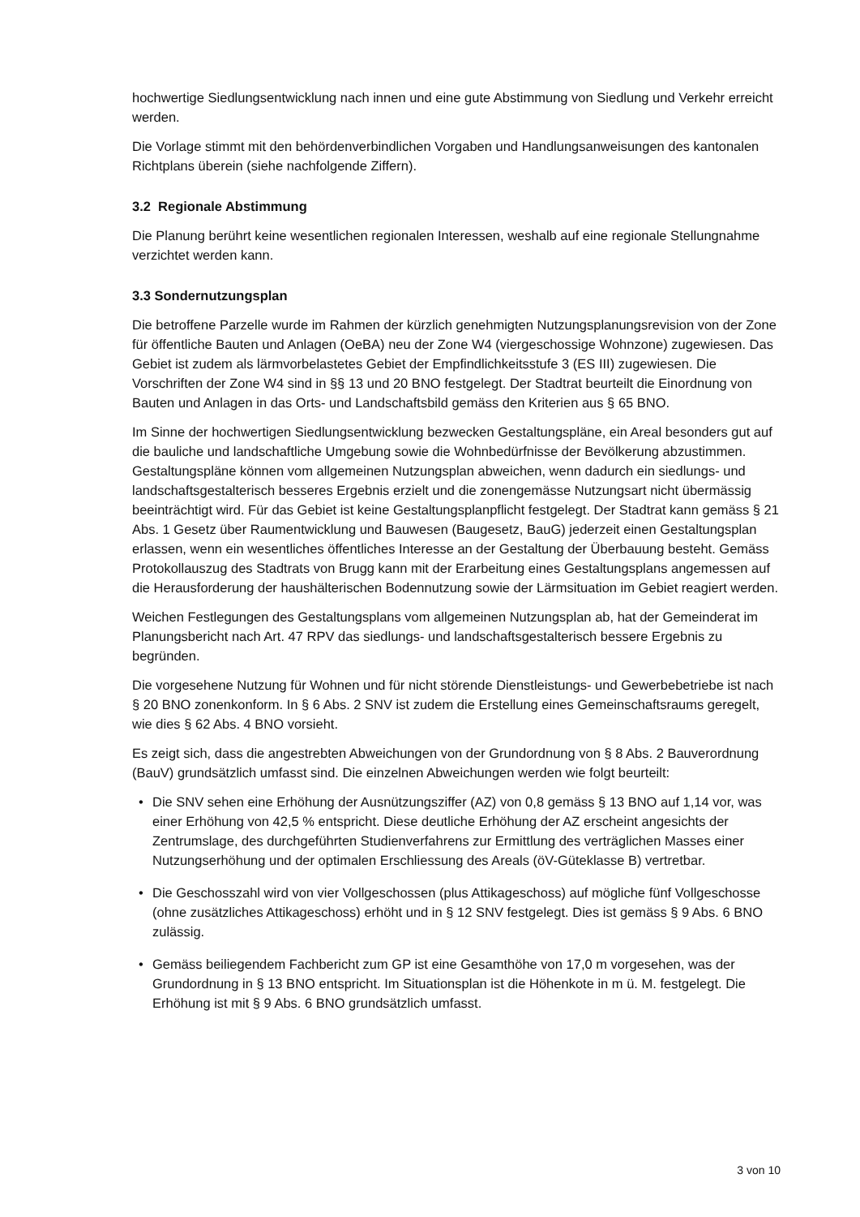hochwertige Siedlungsentwicklung nach innen und eine gute Abstimmung von Siedlung und Verkehr erreicht werden.
Die Vorlage stimmt mit den behördenverbindlichen Vorgaben und Handlungsanweisungen des kantonalen Richtplans überein (siehe nachfolgende Ziffern).
3.2 Regionale Abstimmung
Die Planung berührt keine wesentlichen regionalen Interessen, weshalb auf eine regionale Stellungnahme verzichtet werden kann.
3.3 Sondernutzungsplan
Die betroffene Parzelle wurde im Rahmen der kürzlich genehmigten Nutzungsplanungsrevision von der Zone für öffentliche Bauten und Anlagen (OeBA) neu der Zone W4 (viergeschossige Wohnzone) zugewiesen. Das Gebiet ist zudem als lärmvorbelastetes Gebiet der Empfindlichkeitsstufe 3 (ES III) zugewiesen. Die Vorschriften der Zone W4 sind in §§ 13 und 20 BNO festgelegt. Der Stadtrat beurteilt die Einordnung von Bauten und Anlagen in das Orts- und Landschaftsbild gemäss den Kriterien aus § 65 BNO.
Im Sinne der hochwertigen Siedlungsentwicklung bezwecken Gestaltungspläne, ein Areal besonders gut auf die bauliche und landschaftliche Umgebung sowie die Wohnbedürfnisse der Bevölkerung abzustimmen. Gestaltungspläne können vom allgemeinen Nutzungsplan abweichen, wenn dadurch ein siedlungs- und landschaftsgestalterisch besseres Ergebnis erzielt und die zonengemässe Nutzungsart nicht übermässig beeinträchtigt wird. Für das Gebiet ist keine Gestaltungsplanpflicht festgelegt. Der Stadtrat kann gemäss § 21 Abs. 1 Gesetz über Raumentwicklung und Bauwesen (Baugesetz, BauG) jederzeit einen Gestaltungsplan erlassen, wenn ein wesentliches öffentliches Interesse an der Gestaltung der Überbauung besteht. Gemäss Protokollauszug des Stadtrats von Brugg kann mit der Erarbeitung eines Gestaltungsplans angemessen auf die Herausforderung der haushälterischen Bodennutzung sowie der Lärmsituation im Gebiet reagiert werden.
Weichen Festlegungen des Gestaltungsplans vom allgemeinen Nutzungsplan ab, hat der Gemeinderat im Planungsbericht nach Art. 47 RPV das siedlungs- und landschaftsgestalterisch bessere Ergebnis zu begründen.
Die vorgesehene Nutzung für Wohnen und für nicht störende Dienstleistungs- und Gewerbebetriebe ist nach § 20 BNO zonenkonform. In § 6 Abs. 2 SNV ist zudem die Erstellung eines Gemeinschaftsraums geregelt, wie dies § 62 Abs. 4 BNO vorsieht.
Es zeigt sich, dass die angestrebten Abweichungen von der Grundordnung von § 8 Abs. 2 Bauverordnung (BauV) grundsätzlich umfasst sind. Die einzelnen Abweichungen werden wie folgt beurteilt:
• Die SNV sehen eine Erhöhung der Ausnützungsziffer (AZ) von 0,8 gemäss § 13 BNO auf 1,14 vor, was einer Erhöhung von 42,5 % entspricht. Diese deutliche Erhöhung der AZ erscheint angesichts der Zentrumslage, des durchgeführten Studienverfahrens zur Ermittlung des verträglichen Masses einer Nutzungserhöhung und der optimalen Erschliessung des Areals (öV-Güteklasse B) vertretbar.
• Die Geschosszahl wird von vier Vollgeschossen (plus Attikageschoss) auf mögliche fünf Vollgeschosse (ohne zusätzliches Attikageschoss) erhöht und in § 12 SNV festgelegt. Dies ist gemäss § 9 Abs. 6 BNO zulässig.
• Gemäss beiliegendem Fachbericht zum GP ist eine Gesamthöhe von 17,0 m vorgesehen, was der Grundordnung in § 13 BNO entspricht. Im Situationsplan ist die Höhenkote in m ü. M. festgelegt. Die Erhöhung ist mit § 9 Abs. 6 BNO grundsätzlich umfasst.
3 von 10